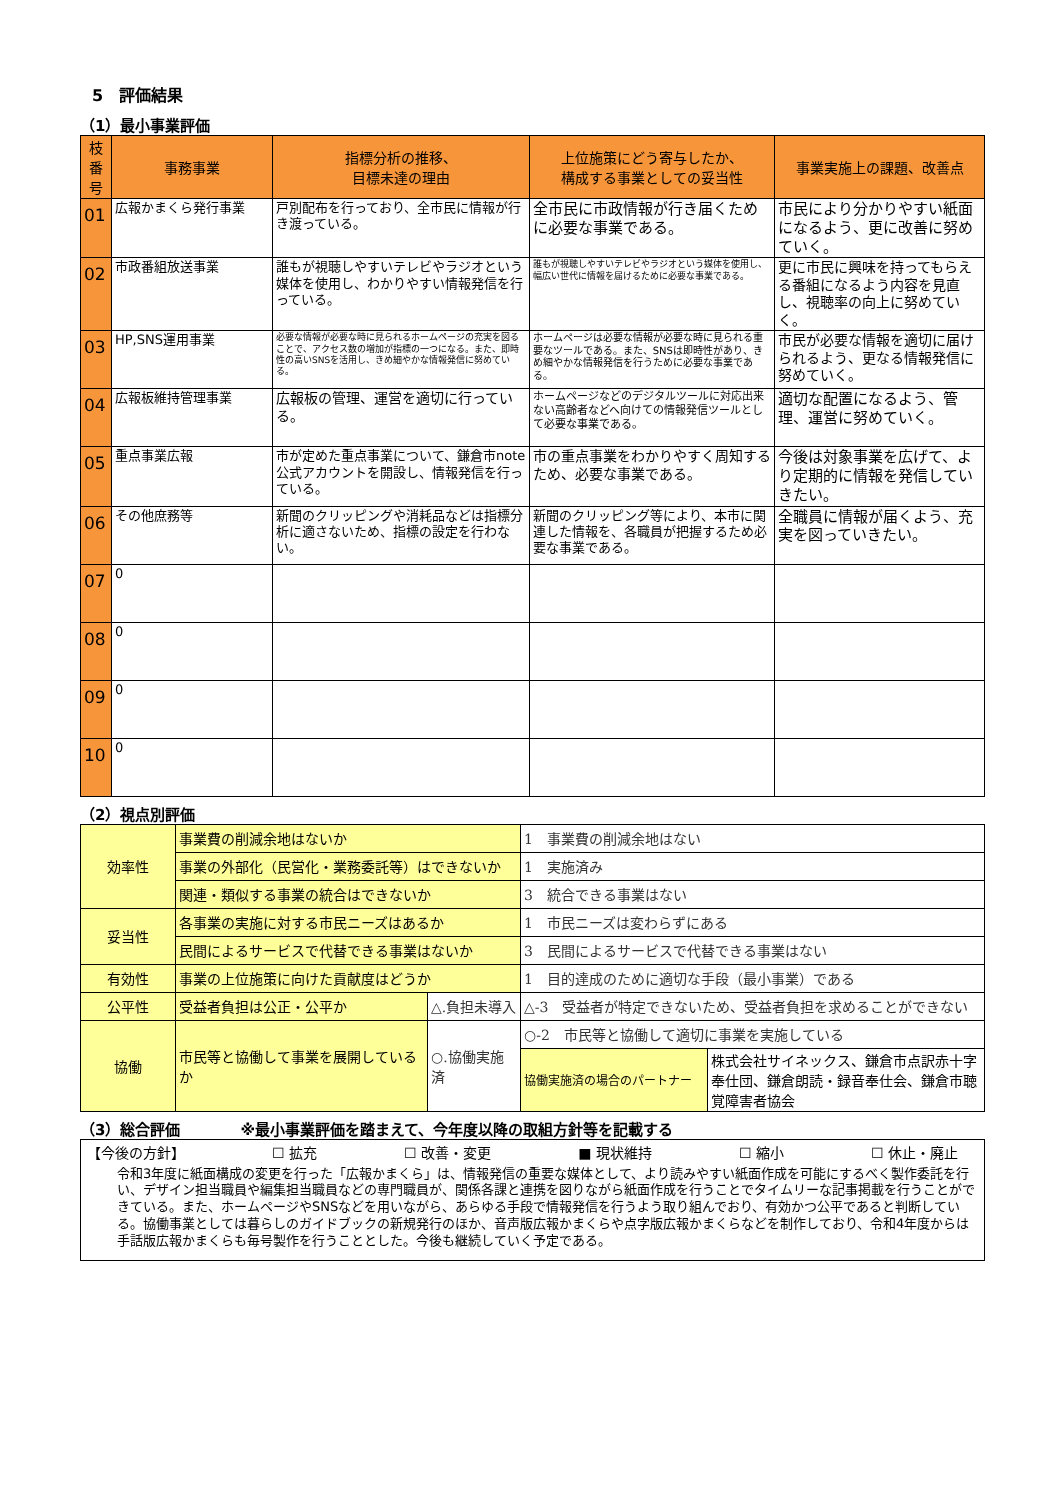5　評価結果
（1）最小事業評価
| 枝番号 | 事務事業 | 指標分析の推移、 目標未達の理由 | 上位施策にどう寄与したか、 構成する事業としての妥当性 | 事業実施上の課題、改善点 |
| --- | --- | --- | --- | --- |
| 01 | 広報かまくら発行事業 | 戸別配布を行っており、全市民に情報が行き渡っている。 | 全市民に市政情報が行き届くために必要な事業である。 | 市民により分かりやすい紙面になるよう、更に改善に努めていく。 |
| 02 | 市政番組放送事業 | 誰もが視聴しやすいテレビやラジオという媒体を使用し、わかりやすい情報発信を行っている。 | 誰もが視聴しやすいテレビやラジオという媒体を使用し、幅広い世代に情報を届けるために必要な事業である。 | 更に市民に興味を持ってもらえる番組になるよう内容を見直し、視聴率の向上に努めていく。 |
| 03 | HP,SNS運用事業 | 必要な情報が必要な時に見られるホームページの充実を図ることで、アクセス数の増加が指標の一つになる。また、即時性の高いSNSを活用し、きめ細やかな情報発信に努めている。 | ホームページは必要な情報が必要な時に見られる重要なツールである。また、SNSは即時性があり、きめ細やかな情報発信を行うために必要な事業である。 | 市民が必要な情報を適切に届けられるよう、更なる情報発信に努めていく。 |
| 04 | 広報板維持管理事業 | 広報板の管理、運営を適切に行っている。 | ホームページなどのデジタルツールに対応出来ない高齢者などへ向けての情報発信ツールとして必要な事業である。 | 適切な配置になるよう、管理、運営に努めていく。 |
| 05 | 重点事業広報 | 市が定めた重点事業について、鎌倉市note公式アカウントを開設し、情報発信を行っている。 | 市の重点事業をわかりやすく周知するため、必要な事業である。 | 今後は対象事業を広げて、より定期的に情報を発信していきたい。 |
| 06 | その他庶務等 | 新聞のクリッピングや消耗品などは指標分析に適さないため、指標の設定を行わない。 | 新聞のクリッピング等により、本市に関連した情報を、各職員が把握するため必要な事業である。 | 全職員に情報が届くよう、充実を図っていきたい。 |
| 07 | 0 | | | |
| 08 | 0 | | | |
| 09 | 0 | | | |
| 10 | 0 | | | |
（2）視点別評価
| 効率性 | 事業費の削減余地はないか | | 1 事業費の削減余地はない | |
| | 事業の外部化（民営化・業務委託等）はできないか | | 1 実施済み | |
| | 関連・類似する事業の統合はできないか | | 3 統合できる事業はない | |
| 妥当性 | 各事業の実施に対する市民ニーズはあるか | | 1 市民ニーズは変わらずにある | |
| | 民間によるサービスで代替できる事業はないか | | 3 民間によるサービスで代替できる事業はない | |
| 有効性 | 事業の上位施策に向けた貢献度はどうか | | 1 目的達成のために適切な手段（最小事業）である | |
| 公平性 | 受益者負担は公正・公平か | △.負担未導入 | △-3 受益者が特定できないため、受益者負担を求めることができない | |
| 協働 | 市民等と協働して事業を展開しているか | ○.協働実施済 | ○-2 市民等と協働して適切に事業を実施している | |
| | | | 協働実施済の場合のパートナー | 株式会社サイネックス、鎌倉市点訳赤十字奉仕団、鎌倉朗読・録音奉仕会、鎌倉市聴覚障害者協会 |
（3）総合評価　　　　※最小事業評価を踏まえて、今年度以降の取組方針等を記載する
【今後の方針】 ☐ 拡充 ☐ 改善・変更 ■ 現状維持 ☐ 縮小 ☐ 休止・廃止
令和3年度に紙面構成の変更を行った「広報かまくら」は、情報発信の重要な媒体として、より読みやすい紙面作成を可能にするべく製作委託を行い、デザイン担当職員や編集担当職員などの専門職員が、関係各課と連携を図りながら紙面作成を行うことでタイムリーな記事掲載を行うことができている。また、ホームページやSNSなどを用いながら、あらゆる手段で情報発信を行うよう取り組んでおり、有効かつ公平であると判断している。協働事業としては暮らしのガイドブックの新規発行のほか、音声版広報かまくらや点字版広報かまくらなどを制作しており、令和4年度からは手話版広報かまくらも毎号製作を行うこととした。今後も継続していく予定である。